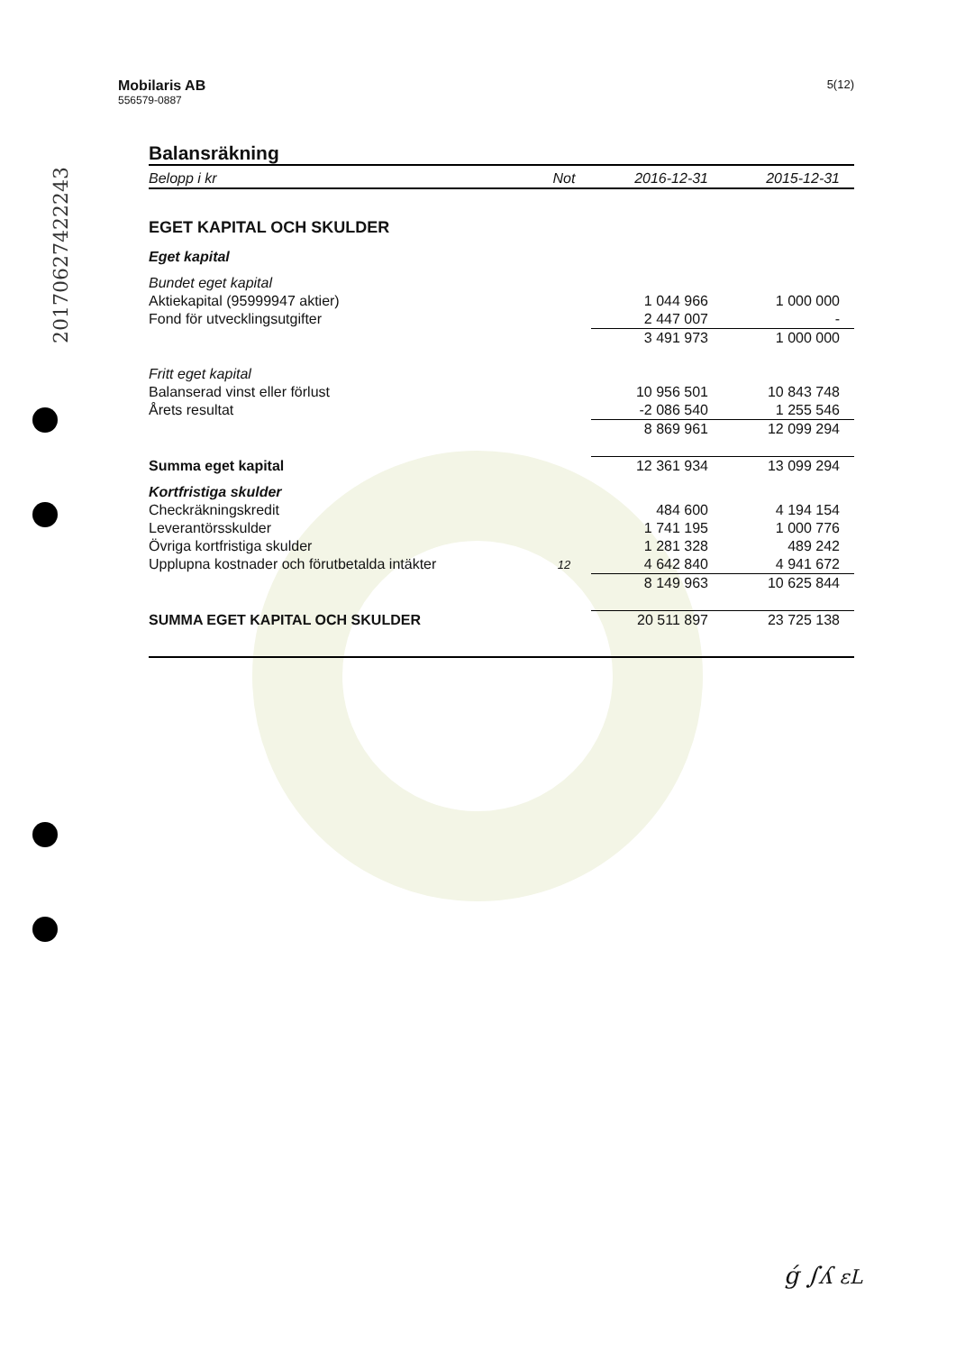20170627422243
Mobilaris AB
556579-0887
5(12)
Balansräkning
| Belopp i kr | Not | 2016-12-31 | 2015-12-31 |
| --- | --- | --- | --- |
| EGET KAPITAL OCH SKULDER | | | |
| Eget kapital | | | |
| Bundet eget kapital | | | |
| Aktiekapital (95999947 aktier) | | 1 044 966 | 1 000 000 |
| Fond för utvecklingsutgifter | | 2 447 007 | - |
| | | 3 491 973 | 1 000 000 |
| Fritt eget kapital | | | |
| Balanserad vinst eller förlust | | 10 956 501 | 10 843 748 |
| Årets resultat | | -2 086 540 | 1 255 546 |
| | | 8 869 961 | 12 099 294 |
| Summa eget kapital | | 12 361 934 | 13 099 294 |
| Kortfristiga skulder | | | |
| Checkräkningskredit | | 484 600 | 4 194 154 |
| Leverantörsskulder | | 1 741 195 | 1 000 776 |
| Övriga kortfristiga skulder | | 1 281 328 | 489 242 |
| Upplupna kostnader och förutbetalda intäkter | 12 | 4 642 840 | 4 941 672 |
| | | 8 149 963 | 10 625 844 |
| SUMMA EGET KAPITAL OCH SKULDER | | 20 511 897 | 23 725 138 |
ǵ ∫ʎ ɛL